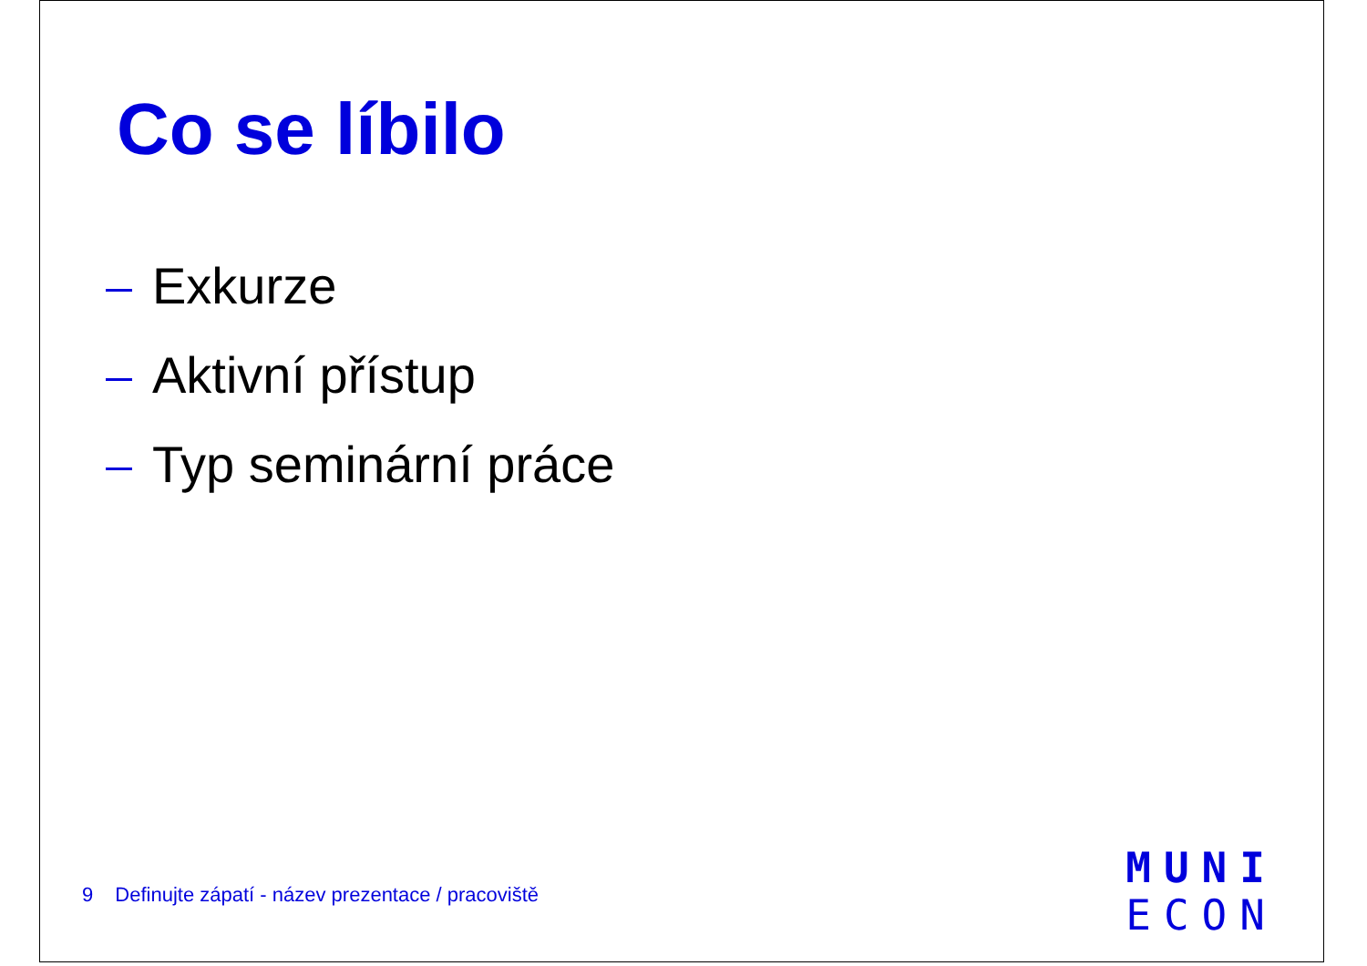Co se líbilo
Exkurze
Aktivní přístup
Typ seminární práce
9 Definujte zápatí - název prezentace / pracoviště
MUNI
ECON